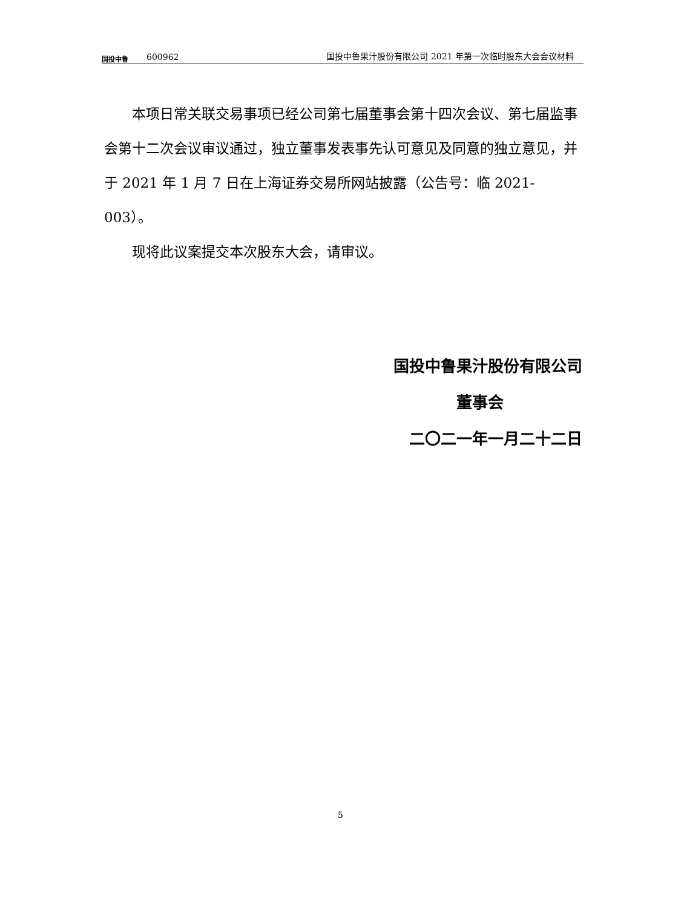国投中鲁
600962
国投中鲁果汁股份有限公司 2021 年第一次临时股东大会会议材料
本项日常关联交易事项已经公司第七届董事会第十四次会议、第七届监事会第十二次会议审议通过，独立董事发表事先认可意见及同意的独立意见，并于 2021 年 1 月 7 日在上海证券交易所网站披露（公告号：临 2021-003）。
现将此议案提交本次股东大会，请审议。
国投中鲁果汁股份有限公司
董事会
二〇二一年一月二十二日
5